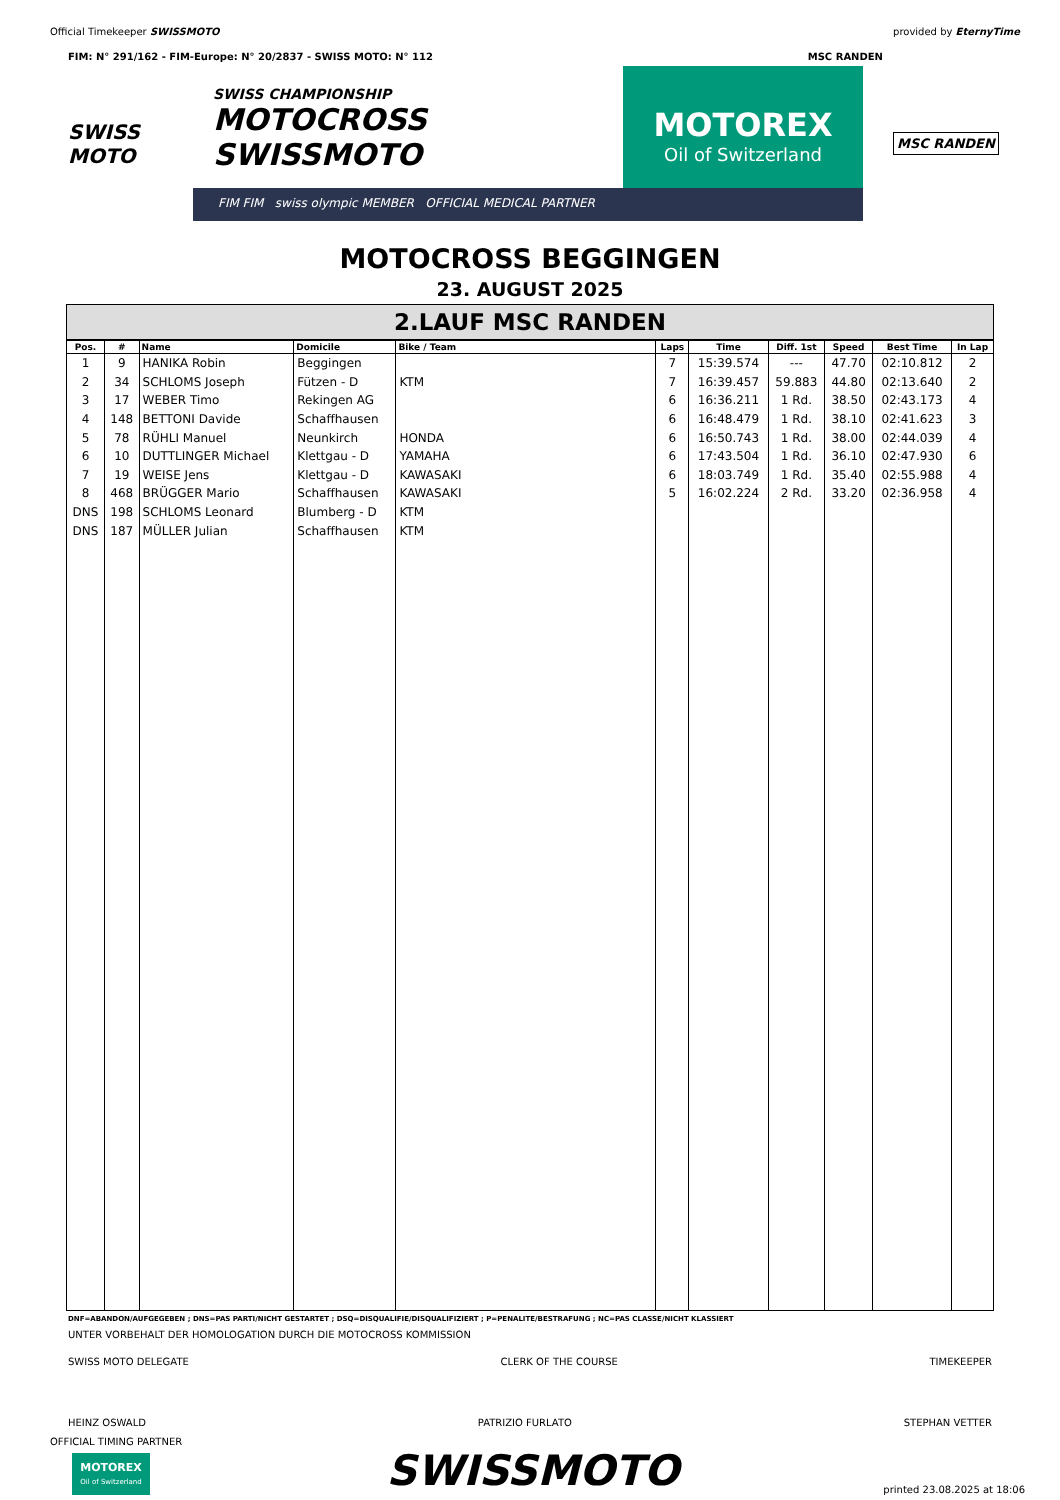Official Timekeeper SWISSMOTO provided by EternyTime
FIM: N° 291/162 - FIM-Europe: N° 20/2837 - SWISS MOTO: N° 112 MSC RANDEN
SWISS
MOTO
SWISS CHAMPIONSHIP
MOTOCROSS
SWISSMOTO
MOTOREX
Oil of Switzerland
FIM FIM swiss olympic MEMBER OFFICIAL MEDICAL PARTNER
MSC RANDEN
MOTOCROSS BEGGINGEN
23. AUGUST 2025
2.LAUF MSC RANDEN
| Pos. | # | Name | Domicile | Bike / Team | Laps | Time | Diff. 1st | Speed | Best Time | In Lap |
| --- | --- | --- | --- | --- | --- | --- | --- | --- | --- | --- |
| 1 | 9 | HANIKA Robin | Beggingen | | 7 | 15:39.574 | --- | 47.70 | 02:10.812 | 2 |
| 2 | 34 | SCHLOMS Joseph | Fützen - D | KTM | 7 | 16:39.457 | 59.883 | 44.80 | 02:13.640 | 2 |
| 3 | 17 | WEBER Timo | Rekingen AG | | 6 | 16:36.211 | 1 Rd. | 38.50 | 02:43.173 | 4 |
| 4 | 148 | BETTONI Davide | Schaffhausen | | 6 | 16:48.479 | 1 Rd. | 38.10 | 02:41.623 | 3 |
| 5 | 78 | RÜHLI Manuel | Neunkirch | HONDA | 6 | 16:50.743 | 1 Rd. | 38.00 | 02:44.039 | 4 |
| 6 | 10 | DUTTLINGER Michael | Klettgau - D | YAMAHA | 6 | 17:43.504 | 1 Rd. | 36.10 | 02:47.930 | 6 |
| 7 | 19 | WEISE Jens | Klettgau - D | KAWASAKI | 6 | 18:03.749 | 1 Rd. | 35.40 | 02:55.988 | 4 |
| 8 | 468 | BRÜGGER Mario | Schaffhausen | KAWASAKI | 5 | 16:02.224 | 2 Rd. | 33.20 | 02:36.958 | 4 |
| DNS | 198 | SCHLOMS Leonard | Blumberg - D | KTM | | | | | | |
| DNS | 187 | MÜLLER Julian | Schaffhausen | KTM | | | | | | |
DNF=ABANDON/AUFGEGEBEN ; DNS=PAS PARTI/NICHT GESTARTET ; DSQ=DISQUALIFIE/DISQUALIFIZIERT ; P=PENALITE/BESTRAFUNG ; NC=PAS CLASSE/NICHT KLASSIERT
UNTER VORBEHALT DER HOMOLOGATION DURCH DIE MOTOCROSS KOMMISSION
SWISS MOTO DELEGATE CLERK OF THE COURSE TIMEKEEPER
HEINZ OSWALD PATRIZIO FURLATO STEPHAN VETTER
OFFICIAL TIMING PARTNER
MOTOREX
Oil of Switzerland
SWISSMOTO
printed 23.08.2025 at 18:06